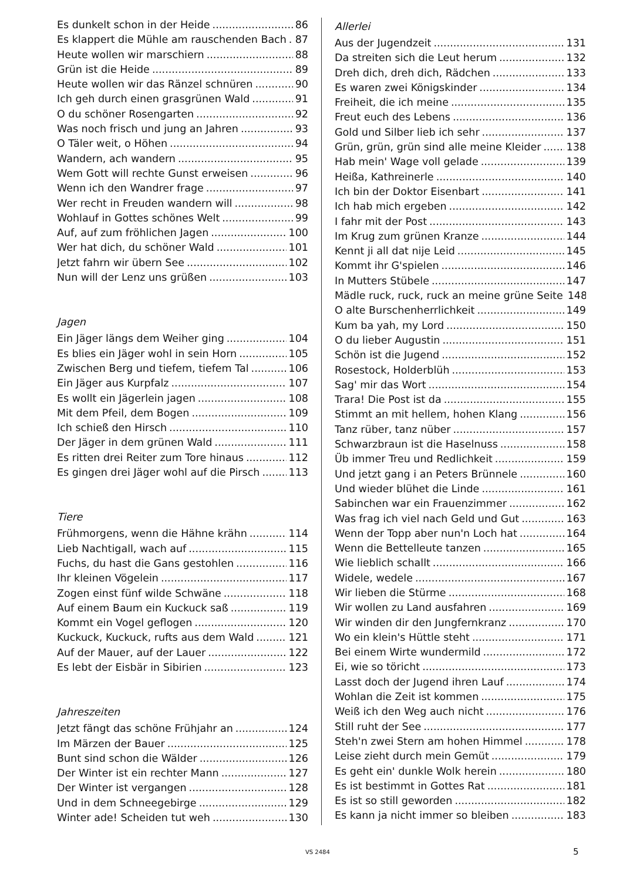Es dunkelt schon in der Heide 86
Es klappert die Mühle am rauschenden Bach 87
Heute wollen wir marschiern 88
Grün ist die Heide 89
Heute wollen wir das Ränzel schnüren 90
Ich geh durch einen grasgrünen Wald 91
O du schöner Rosengarten 92
Was noch frisch und jung an Jahren 93
O Täler weit, o Höhen 94
Wandern, ach wandern 95
Wem Gott will rechte Gunst erweisen 96
Wenn ich den Wandrer frage 97
Wer recht in Freuden wandern will 98
Wohlauf in Gottes schönes Welt 99
Auf, auf zum fröhlichen Jagen 100
Wer hat dich, du schöner Wald 101
Jetzt fahrn wir übern See 102
Nun will der Lenz uns grüßen 103
Jagen
Ein Jäger längs dem Weiher ging 104
Es blies ein Jäger wohl in sein Horn 105
Zwischen Berg und tiefem, tiefem Tal 106
Ein Jäger aus Kurpfalz 107
Es wollt ein Jägerlein jagen 108
Mit dem Pfeil, dem Bogen 109
Ich schieß den Hirsch 110
Der Jäger in dem grünen Wald 111
Es ritten drei Reiter zum Tore hinaus 112
Es gingen drei Jäger wohl auf die Pirsch 113
Tiere
Frühmorgens, wenn die Hähne krähn 114
Lieb Nachtigall, wach auf 115
Fuchs, du hast die Gans gestohlen 116
Ihr kleinen Vögelein 117
Zogen einst fünf wilde Schwäne 118
Auf einem Baum ein Kuckuck saß 119
Kommt ein Vogel geflogen 120
Kuckuck, Kuckuck, rufts aus dem Wald 121
Auf der Mauer, auf der Lauer 122
Es lebt der Eisbär in Sibirien 123
Jahreszeiten
Jetzt fängt das schöne Frühjahr an 124
Im Märzen der Bauer 125
Bunt sind schon die Wälder 126
Der Winter ist ein rechter Mann 127
Der Winter ist vergangen 128
Und in dem Schneegebirge 129
Winter ade! Scheiden tut weh 130
Allerlei
Aus der Jugendzeit 131
Da streiten sich die Leut herum 132
Dreh dich, dreh dich, Rädchen 133
Es waren zwei Königskinder 134
Freiheit, die ich meine 135
Freut euch des Lebens 136
Gold und Silber lieb ich sehr 137
Grün, grün, grün sind alle meine Kleider 138
Hab mein' Wage voll gelade 139
Heißa, Kathreinerle 140
Ich bin der Doktor Eisenbart 141
Ich hab mich ergeben 142
I fahr mit der Post 143
Im Krug zum grünen Kranze 144
Kennt ji all dat nije Leid 145
Kommt ihr G'spielen 146
In Mutters Stübele 147
Mädle ruck, ruck, ruck an meine grüne Seite 148
O alte Burschenherrlichkeit 149
Kum ba yah, my Lord 150
O du lieber Augustin 151
Schön ist die Jugend 152
Rosestock, Holderblüh 153
Sag' mir das Wort 154
Trara! Die Post ist da 155
Stimmt an mit hellem, hohen Klang 156
Tanz rüber, tanz nüber 157
Schwarzbraun ist die Haselnuss 158
Üb immer Treu und Redlichkeit 159
Und jetzt gang i an Peters Brünnele 160
Und wieder blühet die Linde 161
Sabinchen war ein Frauenzimmer 162
Was frag ich viel nach Geld und Gut 163
Wenn der Topp aber nun'n Loch hat 164
Wenn die Bettelleute tanzen 165
Wie lieblich schallt 166
Widele, wedele 167
Wir lieben die Stürme 168
Wir wollen zu Land ausfahren 169
Wir winden dir den Jungfernkranz 170
Wo ein klein's Hüttle steht 171
Bei einem Wirte wundermild 172
Ei, wie so töricht 173
Lasst doch der Jugend ihren Lauf 174
Wohlan die Zeit ist kommen 175
Weiß ich den Weg auch nicht 176
Still ruht der See 177
Steh'n zwei Stern am hohen Himmel 178
Leise zieht durch mein Gemüt 179
Es geht ein' dunkle Wolk herein 180
Es ist bestimmt in Gottes Rat 181
Es ist so still geworden 182
Es kann ja nicht immer so bleiben 183
VS 2484 5